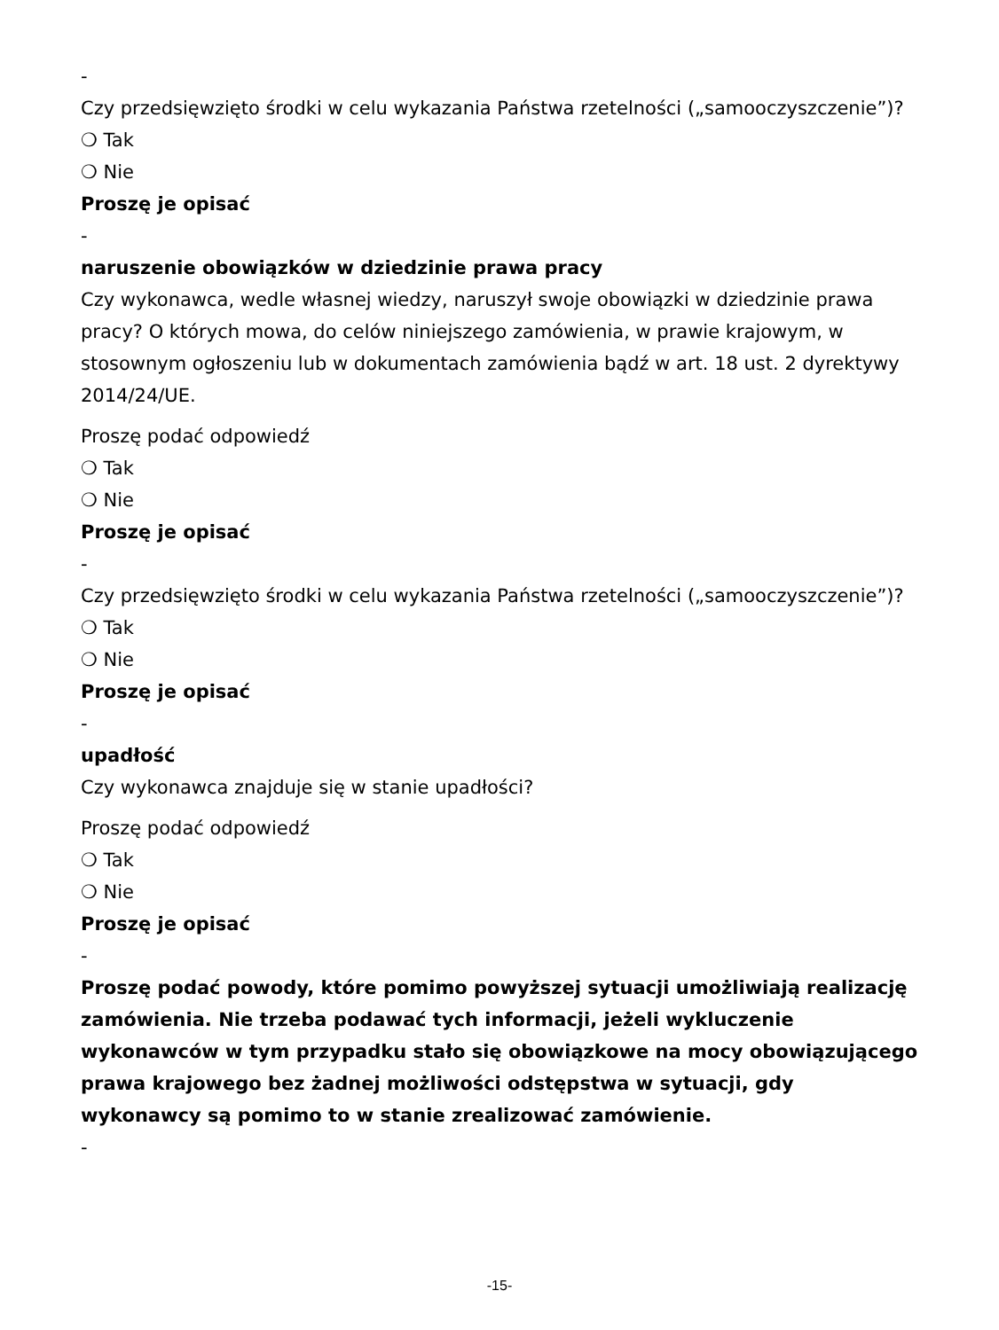-
Czy przedsięwzięto środki w celu wykazania Państwa rzetelności („samooczyszczenie”)?
❍ Tak
❍ Nie
Proszę je opisać
-
naruszenie obowiązków w dziedzinie prawa pracy
Czy wykonawca, wedle własnej wiedzy, naruszył swoje obowiązki w dziedzinie prawa pracy? O których mowa, do celów niniejszego zamówienia, w prawie krajowym, w stosownym ogłoszeniu lub w dokumentach zamówienia bądź w art. 18 ust. 2 dyrektywy 2014/24/UE.
Proszę podać odpowiedź
❍ Tak
❍ Nie
Proszę je opisać
-
Czy przedsięwzięto środki w celu wykazania Państwa rzetelności („samooczyszczenie”)?
❍ Tak
❍ Nie
Proszę je opisać
-
upadłość
Czy wykonawca znajduje się w stanie upadłości?
Proszę podać odpowiedź
❍ Tak
❍ Nie
Proszę je opisać
-
Proszę podać powody, które pomimo powyższej sytuacji umożliwiają realizację zamówienia. Nie trzeba podawać tych informacji, jeżeli wykluczenie wykonawców w tym przypadku stało się obowiązkowe na mocy obowiązującego prawa krajowego bez żadnej możliwości odstępstwa w sytuacji, gdy wykonawcy są pomimo to w stanie zrealizować zamówienie.
-
-15-